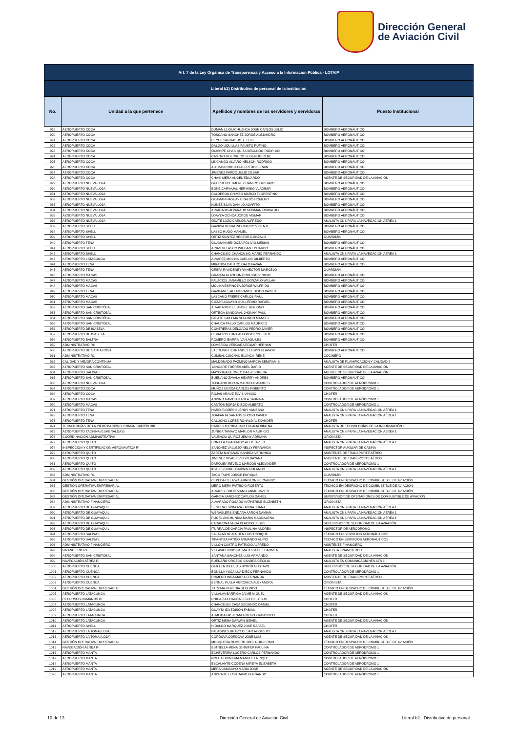Dirección General
de Aviación Civil
| Art. 7 de la Ley Orgánica de Transparencia y Acceso a la Información Pública - LOTAIP | | | |
| --- | --- | --- | --- |
| Literal b2) Distributivo de personal de la institución | | | |
| No. | Unidad a la que pertenece | Apellidos y nombres de los servidores y servidoras | Puesto Institucional |
| 919 | AEROPUERTO COCA | DUMAN LLIGUICHUZHCA JOSE CARLOS JULIO | BOMBERO AERONÁUTICO |
| 920 | AEROPUERTO COCA | TOSCANO SANCHEZ JORGE ALEJANDRO | BOMBERO AERONÁUTICO |
| 921 | AEROPUERTO COCA | REYES VARGAS JOSE LUIS | BOMBERO AERONÁUTICO |
| 922 | AEROPUERTO COCA | DALGO UQUILLAS FAUSTO RUFINO | BOMBERO AERONÁUTICO |
| 923 | AEROPUERTO COCA | QUISHPE CHASIQUIZA SEGUNDO RODRIGO | BOMBERO AERONÁUTICO |
| 924 | AEROPUERTO COCA | CASTRO GUERRERO SEGUNDO RENE | BOMBERO AERONÁUTICO |
| 925 | AEROPUERTO COCA | LINCANGO ALVARO NELSON RODRIGO | BOMBERO AERONÁUTICO |
| 926 | AEROPUERTO COCA | ALEMAN CRIOLLO ALFREDO EFRAIN | BOMBERO AERONÁUTICO |
| 927 | AEROPUERTO COCA | JIMENEZ PARDO JULIO CESAR | BOMBERO AERONÁUTICO |
| 928 | AEROPUERTO COCA | CHASI MERA ANGEL EDUARDO | AGENTE DE SEGURIDAD DE LA AVIACIÓN |
| 929 | AEROPUERTO NUEVA LOJA | GUERRERO JIMENEZ RAMIRO GUSTAVO | BOMBERO AERONÁUTICO |
| 930 | AEROPUERTO NUEVA LOJA | BONE CARVAJAL HERMINIO VLADIMIR | BOMBERO AERONÁUTICO |
| 931 | AEROPUERTO NUEVA LOJA | CALDERON CHIMBO MARCO FLORENTINO | BOMBERO AERONÁUTICO |
| 932 | AEROPUERTO NUEVA LOJA | GUAMAN PAGUAY ERALDO HOMERO | BOMBERO AERONÁUTICO |
| 933 | AEROPUERTO NUEVA LOJA | NUÑEZ SILVA DANILO AGAPITO | BOMBERO AERONÁUTICO |
| 934 | AEROPUERTO NUEVA LOJA | ALVARADO ALVARADO NORMAN OSWALDO | BOMBERO AERONÁUTICO |
| 935 | AEROPUERTO NUEVA LOJA | LOAYZA OCHOA JORGE VISMAR | BOMBERO AERONÁUTICO |
| 936 | AEROPUERTO NUEVA LOJA | OÑATE LAZO CARLOS ALFREDO | ANALISTA CNS PARA LA NAVEGACIÓN AÉREA 1 |
| 937 | AEROPUERTO SHELL | GAVIDIA ROBALINO MARCO VICENTE | BOMBERO AERONÁUTICO |
| 938 | AEROPUERTO SHELL | LASSO HUGO MANUEL | BOMBERO AERONÁUTICO |
| 939 | AEROPUERTO SHELL | ORTIZ SUAREZ HECTOR GONZALO | GUARDIÁN |
| 940 | AEROPUERTO TENA | GUAMAN MENDOZA POLIVIO MESIAS | BOMBERO AERONÁUTICO |
| 941 | AEROPUERTO SHELL | ARIAS VELASCO WILLIAN EDUARDO | BOMBERO AERONÁUTICO |
| 942 | AEROPUERTO SHELL | CHANCUSIG CHANCUSIG MARIO FERNANDO | ANALISTA CNS PARA LA NAVEGACIÓN AÉREA 1 |
| 943 | AEROPUERTO LATACUNGA | ALVAREZ MOLINA CARLOS GILBERTO | BOMBERO AERONÁUTICO |
| 944 | AEROPUERTO TENA | MIRANDA CASTRO GALO FAVIAN | BOMBERO AERONÁUTICO |
| 945 | AEROPUERTO TENA | GREFA RIVADENEYRA HECTOR MARCELO | GUARDIÁN |
| 946 | AEROPUERTO MACAS | GRANDA ALARCON RODRIGO VINICIO | BOMBERO AERONÁUTICO |
| 947 | AEROPUERTO MACAS | PALACIOS JARAMILLO GONZALO WILLAN | BOMBERO AERONÁUTICO |
| 948 | AEROPUERTO MACAS | MOLINA ESPINOZA JORGE WILFRIDO | BOMBERO AERONÁUTICO |
| 949 | AEROPUERTO TENA | GAVILANES ALTAMIRANO EDISON XAVIER | BOMBERO AERONÁUTICO |
| 950 | AEROPUERTO MACAS | LASCANO FREIRE CARLOS RAUL | BOMBERO AERONÁUTICO |
| 951 | AEROPUERTO MACAS | COZAR AGUAYO GUILLERMO RAFAEL | BOMBERO AERONÁUTICO |
| 952 | AEROPUERTO SAN CRISTÓBAL | ALVARADO CELI ANGEL BENIGNO | BOMBERO AERONÁUTICO |
| 953 | AEROPUERTO SAN CRISTÓBAL | ORTEGA SANDOVAL JHONNY PAUL | BOMBERO AERONÁUTICO |
| 954 | AEROPUERTO SAN CRISTÓBAL | PALATE SAILEMA SEGUNDO MANUEL | BOMBERO AERONÁUTICO |
| 955 | AEROPUERTO SAN CRISTÓBAL | CHAUCA PALLO CARLOS MAURICIO | BOMBERO AERONÁUTICO |
| 956 | AEROPUERTO DE ISABELA | CONTRERAS DELGADO PEDRO JAVIER | BOMBERO AERONÁUTICO |
| 957 | AEROPUERTO DE ISABELA | CEVALLOS LUNA ALFONSO ROBERTO | BOMBERO AERONÁUTICO |
| 958 | AEROPUERTO BALTRA | ROMERO IBARRA IVAN AQUILES | BOMBERO AERONÁUTICO |
| 959 | ADMINISTRATIVO RIII | LOMBEIDA VERGARA EDGAR HERNAN | CHOFER |
| 960 | AEROPUERTO DE SANTA ROSA | STERLING HERNANDEZ ERWIN ULIANOV | BOMBERO AERONÁUTICO |
| 961 | ADMINISTRATIVO R1 | CUMBAL CUICHAN BLANCA IRENE | COCINERO |
| 962 | CALIDAD Y MEJORA CONTINUA | MALDONADO PAZMIÑO MARCIA SEMIRAMIS | ANALISTA DE PLANIFICACIÓN Y CALIDAD 2 |
| 963 | AEROPUERTO SAN CRISTÓBAL | YANGARE TORRES ABEL DARIO | AGENTE DE SEGURIDAD DE LA AVIACIÓN |
| 964 | AEROPUERTO SALINAS | MAYORGA BERMEO DAISY LORENA | AGENTE DE SEGURIDAD DE LA AVIACIÓN |
| 965 | AEROPUERTO SAN CRISTÓBAL | BUENAÑO ZAVALA HENRRY ANDRES | BOMBERO AERONÁUTICO |
| 966 | AEROPUERTO NUEVA LOJA | TOSCANO BORJA MARCELO ANDRES | CONTROLADOR DE AERÓDROMO 1 |
| 967 | AEROPUERTO COCA | MUÑOZ CERDA CARLOS ROBERTO | CONTROLADOR DE AERÓDROMO 1 |
| 968 | AEROPUERTO COCA | ROJAS ARAUZ ELVIS VINICIO | CHOFER |
| 969 | AEROPUERTO MACAS | ANDINO GAVIDIA KARLA SABRINA | CONTROLADOR DE AERÓDROMO 1 |
| 970 | AEROPUERTO MACAS | CANTOS BORJA DIEGO ALBERTO | CONTROLADOR DE AERÓDROMO 1 |
| 971 | AEROPUERTO TENA | HARO FLORES SLENDY VANESSA | ANALISTA CNS PARA LA NAVEGACIÓN AÉREA 1 |
| 972 | AEROPUERTO TENA | TOAPANTA SANTOS SHOGO XAVIER | ANALISTA CNS PARA LA NAVEGACIÓN AÉREA 1 |
| 973 | AEROPUERTO TENA | CALUCHO LOPEZ RONALD ALEXANDER | CHOFER |
| 974 | TECNOLOGÍAS DE LA INFORMACIÓN Y COMUNICACIÓN RIII | CARRILLO ROBALINO EULALIA XIMENA | ANALISTA DE TECNOLOGÍAS DE LA INFORMACIÓN 1 |
| 975 | AEROPUERTO TACHINA (ESMERALDAS) | ZUÑIGA TAMAYO MARLON MAURICIO | ANALISTA CNS PARA LA NAVEGACIÓN AÉREA 1 |
| 976 | COORDINACIÓN ADMINISTRATIVA | VALENCIA QUIROZ JENNY ADRIANA | OFICINISTA |
| 977 | AEROPUERTO QUITO | BONILLA CUADRADO ALEX JAVIER | ANALISTA CNS PARA LA NAVEGACIÓN AÉREA 1 |
| 978 | INSPECCIÓN Y CERTIFICACIÓN AERONÁUTICA RI | SANCHEZ VALLEJO NELLY FERNANDA | INSPECTOR AUXILIAR DE CABINA |
| 979 | AEROPUERTO QUITO | ZAPATA NARANJO SANDRA VERONICA | ASISTENTE DE TRANSPORTE AÉREO |
| 980 | AEROPUERTO QUITO | JIMENEZ RIVAS EVELYN DAYANA | ASISTENTE DE TRANSPORTE AÉREO |
| 981 | AEROPUERTO QUITO | DARQUEA REVELO MARCOS ALEXANDER | CONTROLADOR DE AERÓDROMO 1 |
| 982 | AEROPUERTO QUITO | IPIALES BUNCI DARWIN ROLANDO | ANALISTA CNS PARA LA NAVEGACIÓN AÉREA 1 |
| 983 | ADMINISTRATIVO R1 | TACO TAIPE JORGE ENRIQUE | GUARDIÁN |
| 984 | GESTIÓN OPERATIVA EMPRESARIAL | CEPEDA CELA WASHINGTON FERNANDO | TÉCNICO EN DESPACHO DE COMBUSTIBLE DE AVIACIÓN |
| 985 | GESTIÓN OPERATIVA EMPRESARIAL | MERO MERA PATRICIO ROBERTO | TÉCNICO EN DESPACHO DE COMBUSTIBLE DE AVIACIÓN |
| 986 | GESTIÓN OPERATIVA EMPRESARIAL | ALVAREZ SOLORZANO JAIME JAVIER | TÉCNICO EN DESPACHO DE COMBUSTIBLE DE AVIACIÓN |
| 987 | GESTIÓN OPERATIVA EMPRESARIAL | GARCIA SANCHEZ CARLOS DANIEL | SUPERVISOR DE OPERACIONES DE COMBUSTIBLE DE AVIACIÓN |
| 988 | ADMINISTRATIVO FINANCIERO | ALVARADO ROSADO KATHERINE ELIZABETH | OFICINISTA |
| 989 | AEROPUERTO DE GUAYAQUIL | SEGURA ESPINOZA JANINA JUANA | ANALISTA CNS PARA LA NAVEGACIÓN AÉREA 1 |
| 990 | AEROPUERTO DE GUAYAQUIL | WBRASLERS ENDARA AARON DAMIAN | ANALISTA CNS PARA LA NAVEGACIÓN AÉREA 1 |
| 991 | AEROPUERTO DE GUAYAQUIL | RUGEL ANCHUNDIA MARIA MAGDALENA | ANALISTA CNS PARA LA NAVEGACIÓN AÉREA 1 |
| 992 | AEROPUERTO DE GUAYAQUIL | BARAHONA VEGA PLACIDO JESUS | SUPERVISOR DE SEGURIDAD DE LA AVIACIÓN |
| 993 | AEROPUERTO DE GUAYAQUIL | ITURRALDE GARCIA PAULINA ANDREA | INSPECTOR DE AERÓDROMO |
| 994 | AEROPUERTO SALINAS | SALAZAR BEJEGUEN LUIS ENRIQUE | TÉCNICO EN SERVICIOS AERONÁUTICOS |
| 995 | AEROPUERTO SALINAS | TIPANTIZA PATIÑO ARMANDO ALIPIO | TÉCNICO EN SERVICIOS AERONÁUTICOS |
| 996 | ADMINISTRATIVO FINANCIERO | VILLON CASTRO PATRICIO ALFREDO | ASISTENTE FINANCIERO |
| 997 | FINANCIERO RII | VILLAVICENCIO PALMA JULIA DEL CARMEN | ANALISTA FINANCIERO 1 |
| 998 | AEROPUERTO SAN CRISTÓBAL | SANTANA SANCHEZ LUIS ARMANDO | AGENTE DE SEGURIDAD DE LA AVIACIÓN |
| 999 | NAVEGACIÓN AÉREA RI | BUENAÑO OROZCO SANDRA CECILIA | ANALISTA EN COMUNICACIONES AFS 1 |
| 1000 | AEROPUERTO CUENCA | GUILLEN IGLESIAS BYRON GUSTAVO | SUPERVISOR DE SEGURIDAD DE LA AVIACIÓN |
| 1001 | AEROPUERTO CUENCA | BONILLA YUCAILLA DIEGO FERNANDO | CONTROLADOR DE AERÓDROMO 1 |
| 1002 | AEROPUERTO CUENCA | ROMERO INGA MARIA FERNANDA | ASISTENTE DE TRANSPORTE AÉREO |
| 1003 | AEROPUERTO CUENCA | BERNAL PULLA VERONICA ALEXANDRA | OFICINISTA |
| 1004 | GESTIÓN OPERATIVA EMPRESARIAL | ZARUMA HEREDIA SEGUNDO | TÉCNICO EN DESPACHO DE COMBUSTIBLE DE AVIACIÓN |
| 1005 | AEROPUERTO LATACUNGA | VILLALVA BARRIGA JAIME MIGUEL | AGENTE DE SEGURIDAD DE LA AVIACIÓN |
| 1006 | RECURSOS HUMANOS RI | CHICAIZA CHAUCA FELIX DE JESUS | CHOFER |
| 1007 | AEROPUERTO LATACUNGA | CHANCUSIG CASA SEGUNDO DANIEL | CHOFER |
| 1008 | AEROPUERTO LATACUNGA | GUAYTA IZA EDISON FABIAN | CHOFER |
| 1009 | AEROPUERTO LATACUNGA | ALMEIDA PASTRANO DIEGO FRANCISCO | CHOFER |
| 1010 | AEROPUERTO LATACUNGA | ORTIZ MENA DARWIN ISRAEL | AGENTE DE SEGURIDAD DE LA AVIACIÓN |
| 1011 | AEROPUERTO SHELL | HIDALGO MARQUEZ JOSE RAFAEL | CHOFER |
| 1012 | AEROPUERTO LA TOMA (LOJA) | PALADINES BRAVO CESAR AUGUSTO | ANALISTA CNS PARA LA NAVEGACIÓN AÉREA 1 |
| 1013 | AEROPUERTO LA TOMA (LOJA) | CORDOVA CORDOVA JOSE LUIS | AGENTE DE SEGURIDAD DE LA AVIACIÓN |
| 1014 | GESTIÓN OPERATIVA EMPRESARIAL | MOSQUERA ROMERO JOEL GUILLERMO | TÉCNICO EN DESPACHO DE COMBUSTIBLE DE AVIACIÓN |
| 1015 | NAVEGACIÓN AÉREA RI | ESTRELLA MENA JENNIFER PAULINA | CONTROLADOR DE AERÓDROMO 1 |
| 1016 | AEROPUERTO MANTA | ECHEVERRIA LUCERO CARLOS FERNANDO | CONTROLADOR DE AERÓDROMO 1 |
| 1017 | AEROPUERTO MANTA | NOLE CURIMILMA MANUEL ENRIQUE | CONTROLADOR DE AERÓDROMO 1 |
| 1018 | AEROPUERTO MANTA | ESCALANTE CODENA MIREYA ELIZABETH | CONTROLADOR DE AERÓDROMO 1 |
| 1019 | AEROPUERTO MANTA | MERA CAMACHO MARIA JOSE | AGENTE DE SEGURIDAD DE LA AVIACIÓN |
| 1020 | AEROPUERTO MANTA | ANDRADE LEON DAVID FERNANDO | CONTROLADOR DE AERÓDROMO 1 |
10 de 13 Dirección General de Aviación Civil Literal b2.- Distributivo de personal